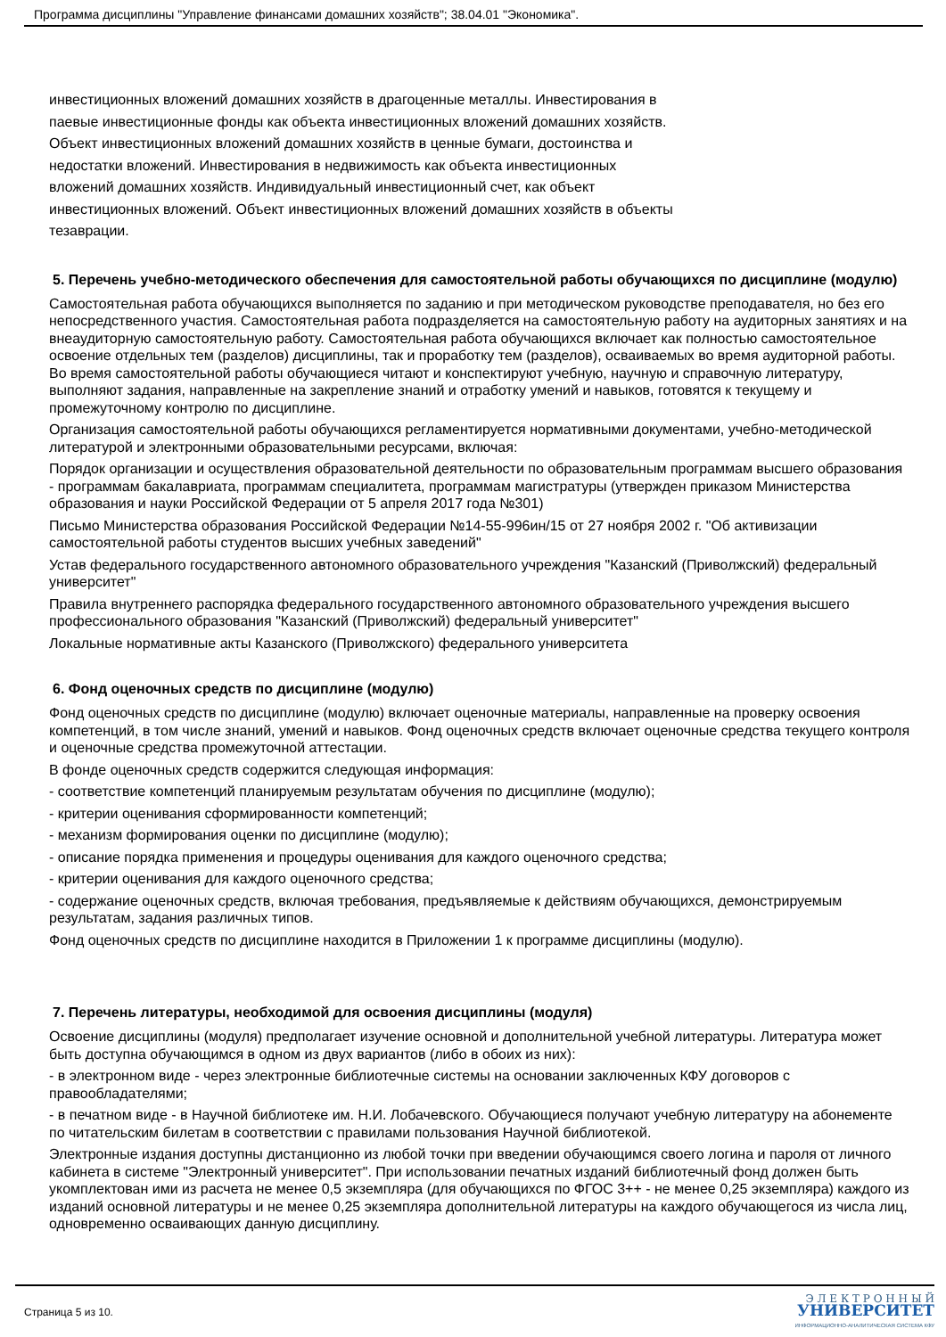Программа дисциплины "Управление финансами домашних хозяйств"; 38.04.01 "Экономика".
инвестиционных вложений домашних хозяйств в драгоценные металлы. Инвестирования в
паевые инвестиционные фонды как объекта инвестиционных вложений домашних хозяйств.
Объект инвестиционных вложений домашних хозяйств в ценные бумаги, достоинства и
недостатки вложений. Инвестирования в недвижимость как объекта инвестиционных
вложений домашних хозяйств. Индивидуальный инвестиционный счет, как объект
инвестиционных вложений. Объект инвестиционных вложений домашних хозяйств в объекты
тезаврации.
5. Перечень учебно-методического обеспечения для самостоятельной работы обучающихся по дисциплине (модулю)
Самостоятельная работа обучающихся выполняется по заданию и при методическом руководстве преподавателя, но без его непосредственного участия. Самостоятельная работа подразделяется на самостоятельную работу на аудиторных занятиях и на внеаудиторную самостоятельную работу. Самостоятельная работа обучающихся включает как полностью самостоятельное освоение отдельных тем (разделов) дисциплины, так и проработку тем (разделов), осваиваемых во время аудиторной работы. Во время самостоятельной работы обучающиеся читают и конспектируют учебную, научную и справочную литературу, выполняют задания, направленные на закрепление знаний и отработку умений и навыков, готовятся к текущему и промежуточному контролю по дисциплине.
Организация самостоятельной работы обучающихся регламентируется нормативными документами, учебно-методической литературой и электронными образовательными ресурсами, включая:
Порядок организации и осуществления образовательной деятельности по образовательным программам высшего образования - программам бакалавриата, программам специалитета, программам магистратуры (утвержден приказом Министерства образования и науки Российской Федерации от 5 апреля 2017 года №301)
Письмо Министерства образования Российской Федерации №14-55-996ин/15 от 27 ноября 2002 г. "Об активизации самостоятельной работы студентов высших учебных заведений"
Устав федерального государственного автономного образовательного учреждения "Казанский (Приволжский) федеральный университет"
Правила внутреннего распорядка федерального государственного автономного образовательного учреждения высшего профессионального образования "Казанский (Приволжский) федеральный университет"
Локальные нормативные акты Казанского (Приволжского) федерального университета
6. Фонд оценочных средств по дисциплине (модулю)
Фонд оценочных средств по дисциплине (модулю) включает оценочные материалы, направленные на проверку освоения компетенций, в том числе знаний, умений и навыков. Фонд оценочных средств включает оценочные средства текущего контроля и оценочные средства промежуточной аттестации.
В фонде оценочных средств содержится следующая информация:
- соответствие компетенций планируемым результатам обучения по дисциплине (модулю);
- критерии оценивания сформированности компетенций;
- механизм формирования оценки по дисциплине (модулю);
- описание порядка применения и процедуры оценивания для каждого оценочного средства;
- критерии оценивания для каждого оценочного средства;
- содержание оценочных средств, включая требования, предъявляемые к действиям обучающихся, демонстрируемым результатам, задания различных типов.
Фонд оценочных средств по дисциплине находится в Приложении 1 к программе дисциплины (модулю).
7. Перечень литературы, необходимой для освоения дисциплины (модуля)
Освоение дисциплины (модуля) предполагает изучение основной и дополнительной учебной литературы. Литература может быть доступна обучающимся в одном из двух вариантов (либо в обоих из них):
- в электронном виде - через электронные библиотечные системы на основании заключенных КФУ договоров с правообладателями;
- в печатном виде - в Научной библиотеке им. Н.И. Лобачевского. Обучающиеся получают учебную литературу на абонементе по читательским билетам в соответствии с правилами пользования Научной библиотекой.
Электронные издания доступны дистанционно из любой точки при введении обучающимся своего логина и пароля от личного кабинета в системе "Электронный университет". При использовании печатных изданий библиотечный фонд должен быть укомплектован ими из расчета не менее 0,5 экземпляра (для обучающихся по ФГОС 3++ - не менее 0,25 экземпляра) каждого из изданий основной литературы и не менее 0,25 экземпляра дополнительной литературы на каждого обучающегося из числа лиц, одновременно осваивающих данную дисциплину.
Страница 5 из 10.
Э Л Е К Т Р О Н Н Ы Й
УНИВЕРСИТЕТ
ИНФОРМАЦИОННО-АНАЛИТИЧЕСКАЯ СИСТЕМА КФУ